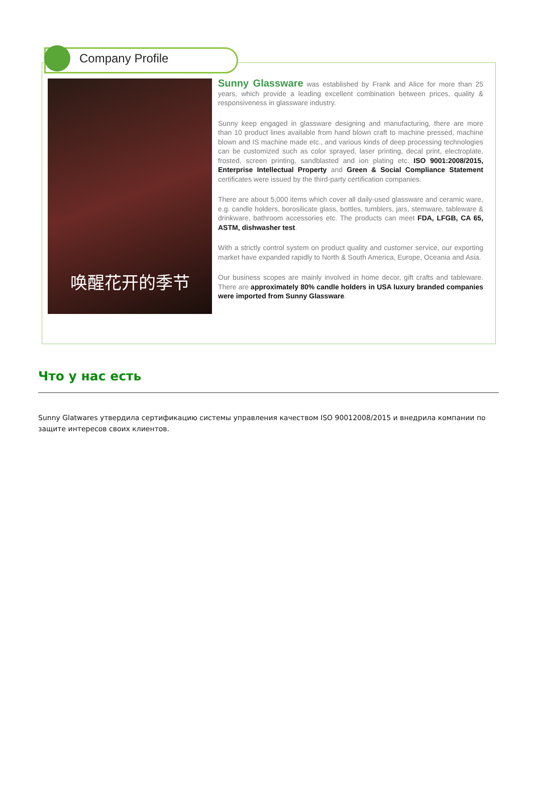Company Profile
唤醒花开的季节
Sunny Glassware was established by Frank and Alice for more than 25 years, which provide a leading excellent combination between prices, quality & responsiveness in glassware industry.
Sunny keep engaged in glassware designing and manufacturing, there are more than 10 product lines available from hand blown craft to machine pressed, machine blown and IS machine made etc., and various kinds of deep processing technologies can be customized such as color sprayed, laser printing, decal print, electroplate, frosted, screen printing, sandblasted and ion plating etc. ISO 9001:2008/2015, Enterprise Intellectual Property and Green & Social Compliance Statement certificates were issued by the third-party certification companies.
There are about 5,000 items which cover all daily-used glassware and ceramic ware, e.g. candle holders, borosilicate glass, bottles, tumblers, jars, stemware, tableware & drinkware, bathroom accessories etc. The products can meet FDA, LFGB, CA 65, ASTM, dishwasher test.
With a strictly control system on product quality and customer service, our exporting market have expanded rapidly to North & South America, Europe, Oceania and Asia.
Our business scopes are mainly involved in home decor, gift crafts and tableware. There are approximately 80% candle holders in USA luxury branded companies were imported from Sunny Glassware.
Что у нас есть
Sunny Glatwares утвердила сертификацию системы управления качеством ISO 90012008/2015 и внедрила компании по защите интересов своих клиентов.